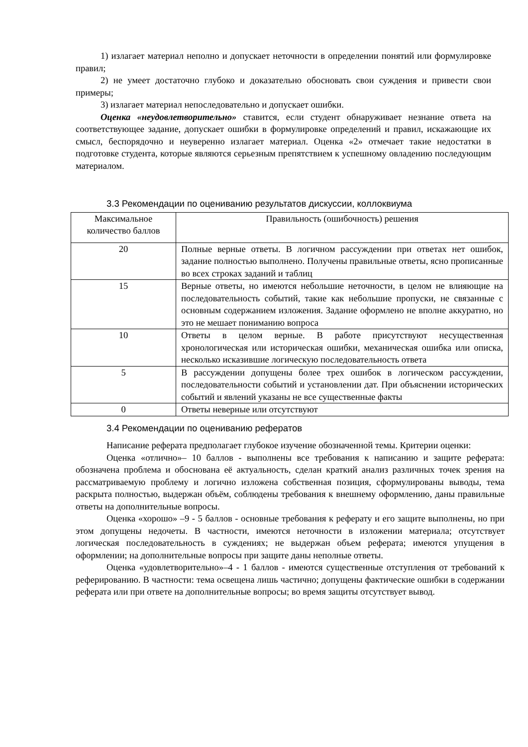1) излагает материал неполно и допускает неточности в определении понятий или формулировке правил;
2) не умеет достаточно глубоко и доказательно обосновать свои суждения и привести свои примеры;
3) излагает материал непоследовательно и допускает ошибки.
Оценка «неудовлетворительно» ставится, если студент обнаруживает незнание ответа на соответствующее задание, допускает ошибки в формулировке определений и правил, искажающие их смысл, беспорядочно и неуверенно излагает материал. Оценка «2» отмечает такие недостатки в подготовке студента, которые являются серьезным препятствием к успешному овладению последующим материалом.
3.3 Рекомендации по оцениванию результатов дискуссии, коллоквиума
| Максимальное количество баллов | Правильность (ошибочность) решения |
| 20 | Полные верные ответы. В логичном рассуждении при ответах нет ошибок, задание полностью выполнено. Получены правильные ответы, ясно прописанные во всех строках заданий и таблиц |
| 15 | Верные ответы, но имеются небольшие неточности, в целом не влияющие на последовательность событий, такие как небольшие пропуски, не связанные с основным содержанием изложения. Задание оформлено не вполне аккуратно, но это не мешает пониманию вопроса |
| 10 | Ответы в целом верные. В работе присутствуют несущественная хронологическая или историческая ошибки, механическая ошибка или описка, несколько исказившие логическую последовательность ответа |
| 5 | В рассуждении допущены более трех ошибок в логическом рассуждении, последовательности событий и установлении дат. При объяснении исторических событий и явлений указаны не все существенные факты |
| 0 | Ответы неверные или отсутствуют |
3.4 Рекомендации по оцениванию рефератов
Написание реферата предполагает глубокое изучение обозначенной темы. Критерии оценки:
Оценка «отлично»– 10 баллов - выполнены все требования к написанию и защите реферата: обозначена проблема и обоснована её актуальность, сделан краткий анализ различных точек зрения на рассматриваемую проблему и логично изложена собственная позиция, сформулированы выводы, тема раскрыта полностью, выдержан объём, соблюдены требования к внешнему оформлению, даны правильные ответы на дополнительные вопросы.
Оценка «хорошо» –9 - 5 баллов - основные требования к реферату и его защите выполнены, но при этом допущены недочеты. В частности, имеются неточности в изложении материала; отсутствует логическая последовательность в суждениях; не выдержан объем реферата; имеются упущения в оформлении; на дополнительные вопросы при защите даны неполные ответы.
Оценка «удовлетворительно»–4 - 1 баллов - имеются существенные отступления от требований к реферированию. В частности: тема освещена лишь частично; допущены фактические ошибки в содержании реферата или при ответе на дополнительные вопросы; во время защиты отсутствует вывод.